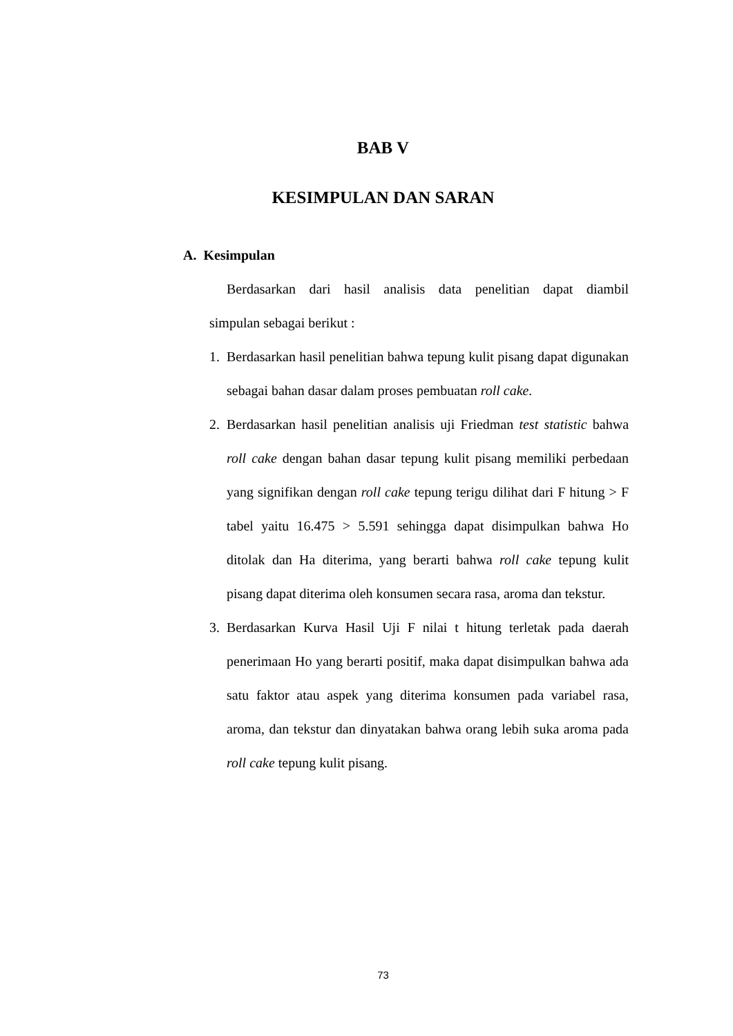BAB V
KESIMPULAN DAN SARAN
A. Kesimpulan
Berdasarkan dari hasil analisis data penelitian dapat diambil
simpulan sebagai berikut :
1. Berdasarkan hasil penelitian bahwa tepung kulit pisang dapat digunakan sebagai bahan dasar dalam proses pembuatan roll cake.
2. Berdasarkan hasil penelitian analisis uji Friedman test statistic bahwa roll cake dengan bahan dasar tepung kulit pisang memiliki perbedaan yang signifikan dengan roll cake tepung terigu dilihat dari F hitung > F tabel yaitu 16.475 > 5.591 sehingga dapat disimpulkan bahwa Ho ditolak dan Ha diterima, yang berarti bahwa roll cake tepung kulit pisang dapat diterima oleh konsumen secara rasa, aroma dan tekstur.
3. Berdasarkan Kurva Hasil Uji F nilai t hitung terletak pada daerah penerimaan Ho yang berarti positif, maka dapat disimpulkan bahwa ada satu faktor atau aspek yang diterima konsumen pada variabel rasa, aroma, dan tekstur dan dinyatakan bahwa orang lebih suka aroma pada roll cake tepung kulit pisang.
73